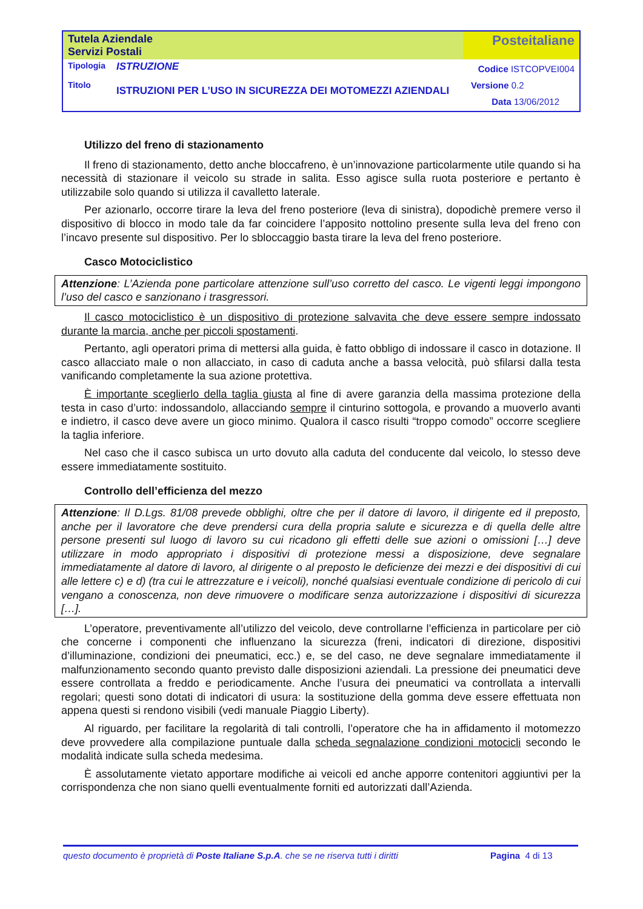| Tutela Aziendale Servizi Postali | | Posteitaliane |
| Tipologia Titolo | ISTRUZIONE ISTRUZIONI PER L’USO IN SICUREZZA DEI MOTOMEZZI AZIENDALI | Codice ISTCOPVEI004 Versione 0.2 Data 13/06/2012 |
Utilizzo del freno di stazionamento
Il freno di stazionamento, detto anche bloccafreno, è un’innovazione particolarmente utile quando si ha necessità di stazionare il veicolo su strade in salita. Esso agisce sulla ruota posteriore e pertanto è utilizzabile solo quando si utilizza il cavalletto laterale.
Per azionarlo, occorre tirare la leva del freno posteriore (leva di sinistra), dopodichè premere verso il dispositivo di blocco in modo tale da far coincidere l’apposito nottolino presente sulla leva del freno con l’incavo presente sul dispositivo. Per lo sbloccaggio basta tirare la leva del freno posteriore.
Casco Motociclistico
Attenzione: L’Azienda pone particolare attenzione sull’uso corretto del casco. Le vigenti leggi impongono l’uso del casco e sanzionano i trasgressori.
Il casco motociclistico è un dispositivo di protezione salvavita che deve essere sempre indossato durante la marcia, anche per piccoli spostamenti.
Pertanto, agli operatori prima di mettersi alla guida, è fatto obbligo di indossare il casco in dotazione. Il casco allacciato male o non allacciato, in caso di caduta anche a bassa velocità, può sfilarsi dalla testa vanificando completamente la sua azione protettiva.
È importante sceglierlo della taglia giusta al fine di avere garanzia della massima protezione della testa in caso d’urto: indossandolo, allacciando sempre il cinturino sottogola, e provando a muoverlo avanti e indietro, il casco deve avere un gioco minimo. Qualora il casco risulti “troppo comodo” occorre scegliere la taglia inferiore.
Nel caso che il casco subisca un urto dovuto alla caduta del conducente dal veicolo, lo stesso deve essere immediatamente sostituito.
Controllo dell’efficienza del mezzo
Attenzione: Il D.Lgs. 81/08 prevede obblighi, oltre che per il datore di lavoro, il dirigente ed il preposto, anche per il lavoratore che deve prendersi cura della propria salute e sicurezza e di quella delle altre persone presenti sul luogo di lavoro su cui ricadono gli effetti delle sue azioni o omissioni […] deve utilizzare in modo appropriato i dispositivi di protezione messi a disposizione, deve segnalare immediatamente al datore di lavoro, al dirigente o al preposto le deficienze dei mezzi e dei dispositivi di cui alle lettere c) e d) (tra cui le attrezzature e i veicoli), nonché qualsiasi eventuale condizione di pericolo di cui vengano a conoscenza, non deve rimuovere o modificare senza autorizzazione i dispositivi di sicurezza […].
L’operatore, preventivamente all’utilizzo del veicolo, deve controllarne l’efficienza in particolare per ciò che concerne i componenti che influenzano la sicurezza (freni, indicatori di direzione, dispositivi d’illuminazione, condizioni dei pneumatici, ecc.) e, se del caso, ne deve segnalare immediatamente il malfunzionamento secondo quanto previsto dalle disposizioni aziendali. La pressione dei pneumatici deve essere controllata a freddo e periodicamente. Anche l’usura dei pneumatici va controllata a intervalli regolari; questi sono dotati di indicatori di usura: la sostituzione della gomma deve essere effettuata non appena questi si rendono visibili (vedi manuale Piaggio Liberty).
Al riguardo, per facilitare la regolarità di tali controlli, l’operatore che ha in affidamento il motomezzo deve provvedere alla compilazione puntuale dalla scheda segnalazione condizioni motocicli secondo le modalità indicate sulla scheda medesima.
È assolutamente vietato apportare modifiche ai veicoli ed anche apporre contenitori aggiuntivi per la corrispondenza che non siano quelli eventualmente forniti ed autorizzati dall’Azienda.
questo documento è proprietà di Poste Italiane S.p.A. che se ne riserva tutti i diritti Pagina 4 di 13